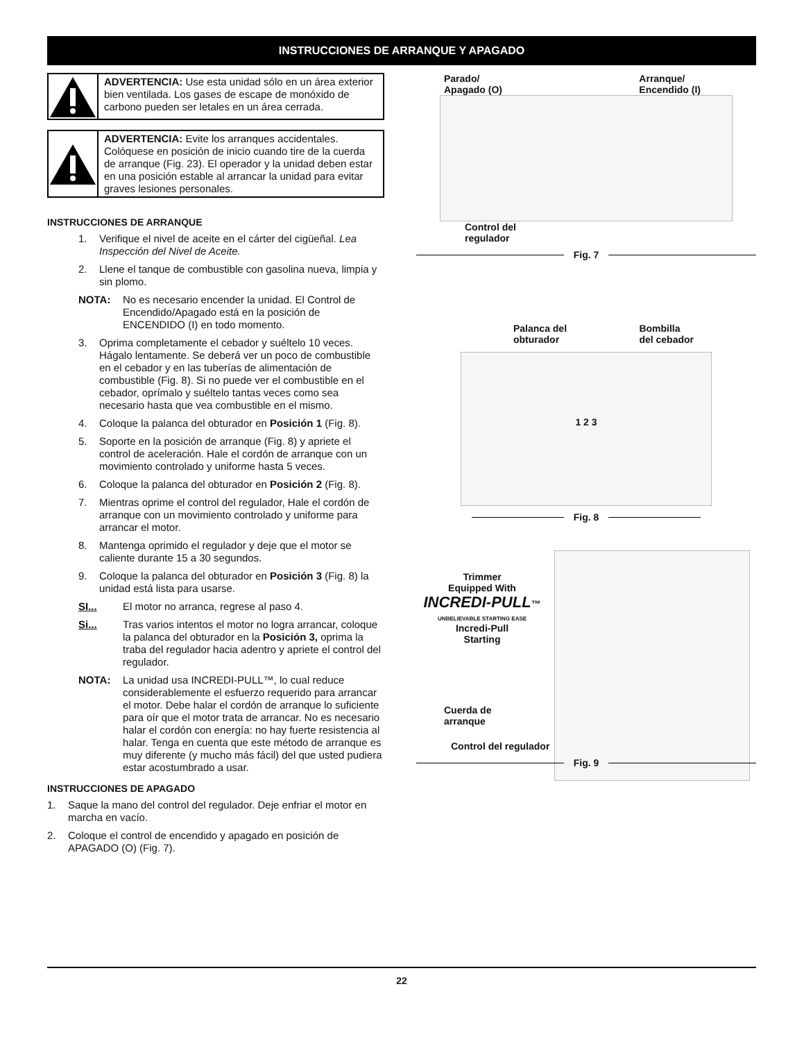INSTRUCCIONES DE ARRANQUE Y APAGADO
ADVERTENCIA: Use esta unidad sólo en un área exterior bien ventilada. Los gases de escape de monóxido de carbono pueden ser letales en un área cerrada.
ADVERTENCIA: Evite los arranques accidentales. Colóquese en posición de inicio cuando tire de la cuerda de arranque (Fig. 23). El operador y la unidad deben estar en una posición estable al arrancar la unidad para evitar graves lesiones personales.
INSTRUCCIONES DE ARRANQUE
1. Verifique el nivel de aceite en el cárter del cigüeñal. Lea Inspección del Nivel de Aceite.
2. Llene el tanque de combustible con gasolina nueva, limpia y sin plomo.
NOTA: No es necesario encender la unidad. El Control de Encendido/Apagado está en la posición de ENCENDIDO (I) en todo momento.
3. Oprima completamente el cebador y suéltelo 10 veces. Hágalo lentamente. Se deberá ver un poco de combustible en el cebador y en las tuberías de alimentación de combustible (Fig. 8). Si no puede ver el combustible en el cebador, oprímalo y suéltelo tantas veces como sea necesario hasta que vea combustible en el mismo.
4. Coloque la palanca del obturador en Posición 1 (Fig. 8).
5. Soporte en la posición de arranque (Fig. 8) y apriete el control de aceleración. Hale el cordón de arranque con un movimiento controlado y uniforme hasta 5 veces.
6. Coloque la palanca del obturador en Posición 2 (Fig. 8).
7. Mientras oprime el control del regulador, Hale el cordón de arranque con un movimiento controlado y uniforme para arrancar el motor.
8. Mantenga oprimido el regulador y deje que el motor se caliente durante 15 a 30 segundos.
9. Coloque la palanca del obturador en Posición 3 (Fig. 8) la unidad está lista para usarse.
SI... El motor no arranca, regrese al paso 4.
Si... Tras varios intentos el motor no logra arrancar, coloque la palanca del obturador en la Posición 3, oprima la traba del regulador hacia adentro y apriete el control del regulador.
NOTA: La unidad usa INCREDI-PULL™, lo cual reduce considerablemente el esfuerzo requerido para arrancar el motor. Debe halar el cordón de arranque lo suficiente para oír que el motor trata de arrancar. No es necesario halar el cordón con energía: no hay fuerte resistencia al halar. Tenga en cuenta que este método de arranque es muy diferente (y mucho más fácil) del que usted pudiera estar acostumbrado a usar.
INSTRUCCIONES DE APAGADO
1. Saque la mano del control del regulador. Deje enfriar el motor en marcha en vacío.
2. Coloque el control de encendido y apagado en posición de APAGADO (O) (Fig. 7).
Parado/
Apagado (O) Arranque/
Encendido (I)
Control del
regulador
Fig. 7
Palanca del
obturador Bombilla
del cebador
1 2 3
Fig. 8
Trimmer
Equipped With
INCREDI-PULL™
UNBELIEVABLE STARTING EASE
Incredi-Pull
Starting
Cuerda de
arranque
Control del regulador
Fig. 9
22